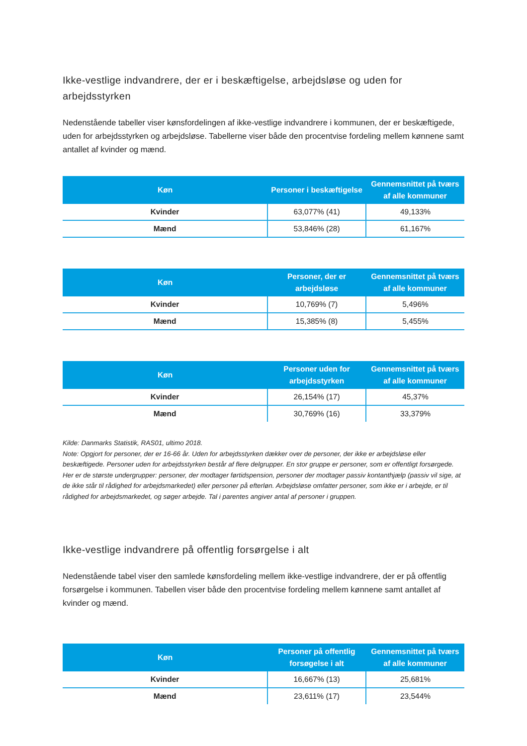Ikke-vestlige indvandrere, der er i beskæftigelse, arbejdsløse og uden for arbejdsstyrken
Nedenstående tabeller viser kønsfordelingen af ikke-vestlige indvandrere i kommunen, der er beskæftigede, uden for arbejdsstyrken og arbejdsløse. Tabellerne viser både den procentvise fordeling mellem kønnene samt antallet af kvinder og mænd.
| Køn | Personer i beskæftigelse | Gennemsnittet på tværs af alle kommuner |
| --- | --- | --- |
| Kvinder | 63,077% (41) | 49,133% |
| Mænd | 53,846% (28) | 61,167% |
| Køn | Personer, der er arbejdsløse | Gennemsnittet på tværs af alle kommuner |
| --- | --- | --- |
| Kvinder | 10,769% (7) | 5,496% |
| Mænd | 15,385% (8) | 5,455% |
| Køn | Personer uden for arbejdsstyrken | Gennemsnittet på tværs af alle kommuner |
| --- | --- | --- |
| Kvinder | 26,154% (17) | 45,37% |
| Mænd | 30,769% (16) | 33,379% |
Kilde: Danmarks Statistik, RAS01, ultimo 2018.
Note: Opgjort for personer, der er 16-66 år. Uden for arbejdsstyrken dækker over de personer, der ikke er arbejdsløse eller beskæftigede. Personer uden for arbejdsstyrken består af flere delgrupper. En stor gruppe er personer, som er offentligt forsørgede. Her er de største undergrupper: personer, der modtager førtidspension, personer der modtager passiv kontanthjælp (passiv vil sige, at de ikke står til rådighed for arbejdsmarkedet) eller personer på efterløn. Arbejdsløse omfatter personer, som ikke er i arbejde, er til rådighed for arbejdsmarkedet, og søger arbejde. Tal i parentes angiver antal af personer i gruppen.
Ikke-vestlige indvandrere på offentlig forsørgelse i alt
Nedenstående tabel viser den samlede kønsfordeling mellem ikke-vestlige indvandrere, der er på offentlig forsørgelse i kommunen. Tabellen viser både den procentvise fordeling mellem kønnene samt antallet af kvinder og mænd.
| Køn | Personer på offentlig forsøgelse i alt | Gennemsnittet på tværs af alle kommuner |
| --- | --- | --- |
| Kvinder | 16,667% (13) | 25,681% |
| Mænd | 23,611% (17) | 23,544% |